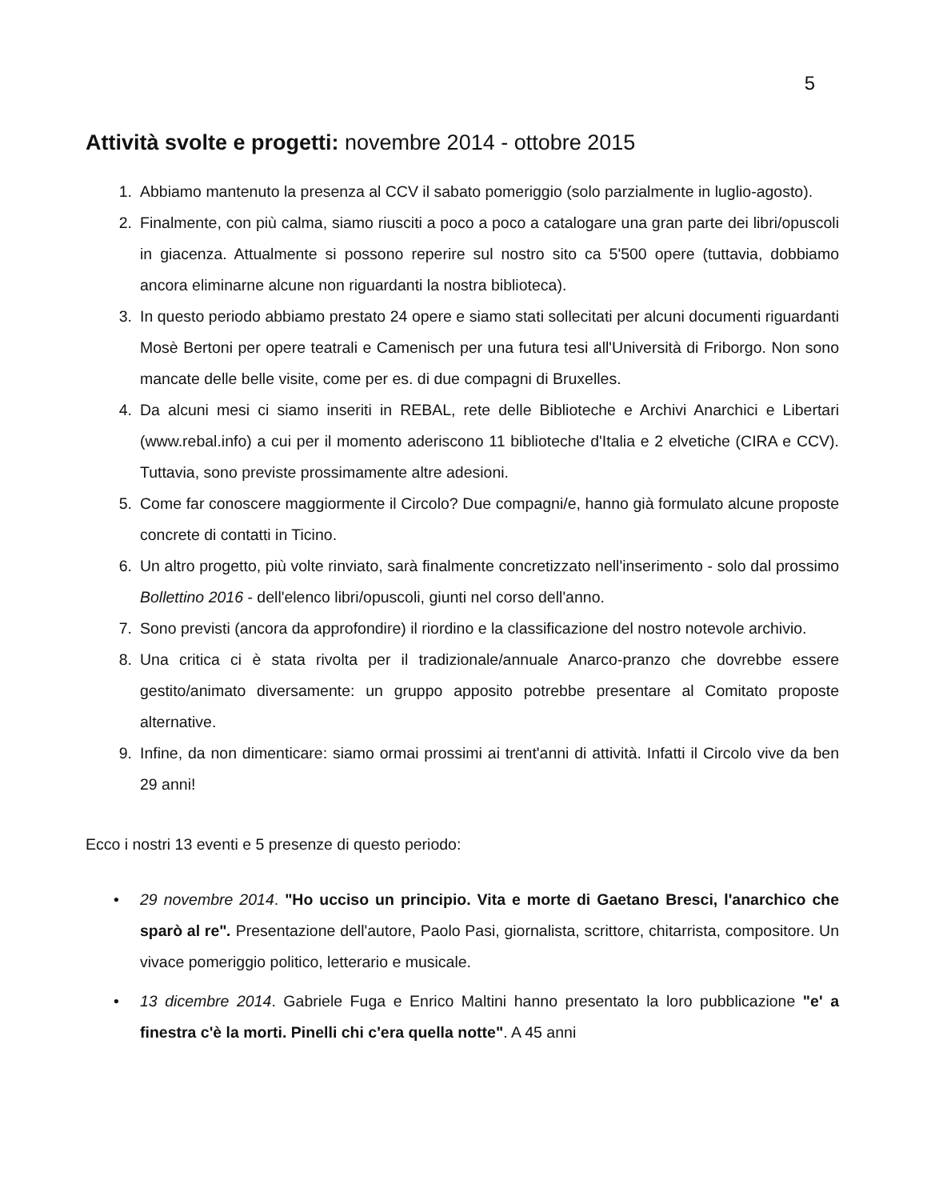5
Attività svolte e progetti: novembre 2014 - ottobre 2015
1. Abbiamo mantenuto la presenza al CCV il sabato pomeriggio (solo parzialmente in luglio-agosto).
2. Finalmente, con più calma, siamo riusciti a poco a poco a catalogare una gran parte dei libri/opuscoli in giacenza. Attualmente si possono reperire sul nostro sito ca 5'500 opere (tuttavia, dobbiamo ancora eliminarne alcune non riguardanti la nostra biblioteca).
3. In questo periodo abbiamo prestato 24 opere e siamo stati sollecitati per alcuni documenti riguardanti Mosè Bertoni per opere teatrali e Camenisch per una futura tesi all'Università di Friborgo. Non sono mancate delle belle visite, come per es. di due compagni di Bruxelles.
4. Da alcuni mesi ci siamo inseriti in REBAL, rete delle Biblioteche e Archivi Anarchici e Libertari (www.rebal.info) a cui per il momento aderiscono 11 biblioteche d'Italia e 2 elvetiche (CIRA e CCV). Tuttavia, sono previste prossimamente altre adesioni.
5. Come far conoscere maggiormente il Circolo? Due compagni/e, hanno già formulato alcune proposte concrete di contatti in Ticino.
6. Un altro progetto, più volte rinviato, sarà finalmente concretizzato nell'inserimento - solo dal prossimo Bollettino 2016 - dell'elenco libri/opuscoli, giunti nel corso dell'anno.
7. Sono previsti (ancora da approfondire) il riordino e la classificazione del nostro notevole archivio.
8. Una critica ci è stata rivolta per il tradizionale/annuale Anarco-pranzo che dovrebbe essere gestito/animato diversamente: un gruppo apposito potrebbe presentare al Comitato proposte alternative.
9. Infine, da non dimenticare: siamo ormai prossimi ai trent'anni di attività. Infatti il Circolo vive da ben 29 anni!
Ecco i nostri 13 eventi e 5 presenze di questo periodo:
• 29 novembre 2014. "Ho ucciso un principio. Vita e morte di Gaetano Bresci, l'anarchico che sparò al re". Presentazione dell'autore, Paolo Pasi, giornalista, scrittore, chitarrista, compositore. Un vivace pomeriggio politico, letterario e musicale.
• 13 dicembre 2014. Gabriele Fuga e Enrico Maltini hanno presentato la loro pubblicazione "e' a finestra c'è la morti. Pinelli chi c'era quella notte". A 45 anni